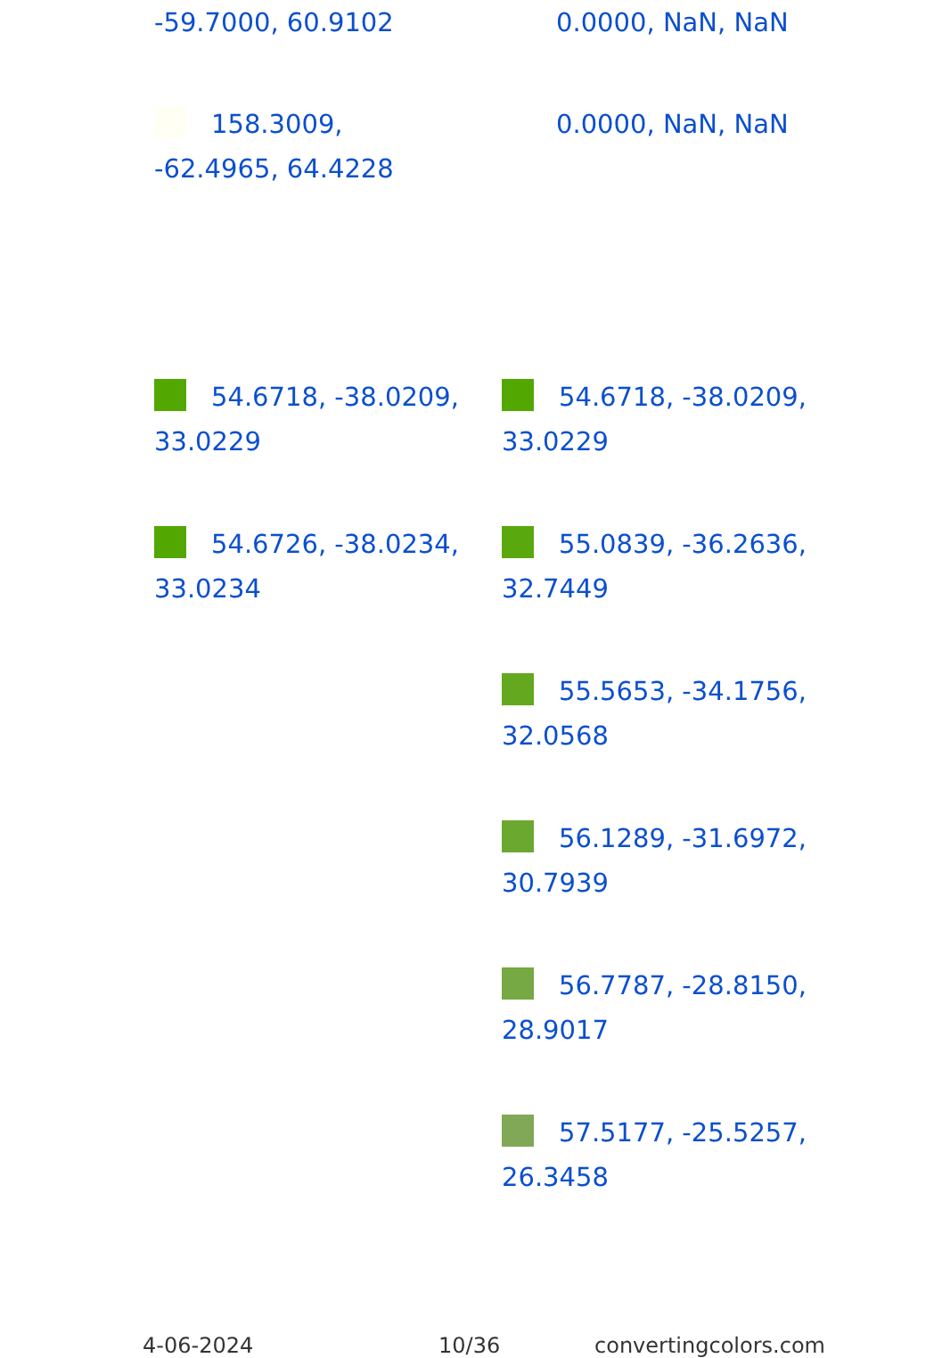-59.7000, 60.9102 0.0000, NaN, NaN
158.3009, -62.4965, 64.4228
0.0000, NaN, NaN
54.6718, -38.0209, 33.0229
54.6718, -38.0209, 33.0229
54.6726, -38.0234, 33.0234
55.0839, -36.2636, 32.7449
55.5653, -34.1756, 32.0568
56.1289, -31.6972, 30.7939
56.7787, -28.8150, 28.9017
57.5177, -25.5257, 26.3458
4-06-2024 10/36 convertingcolors.com